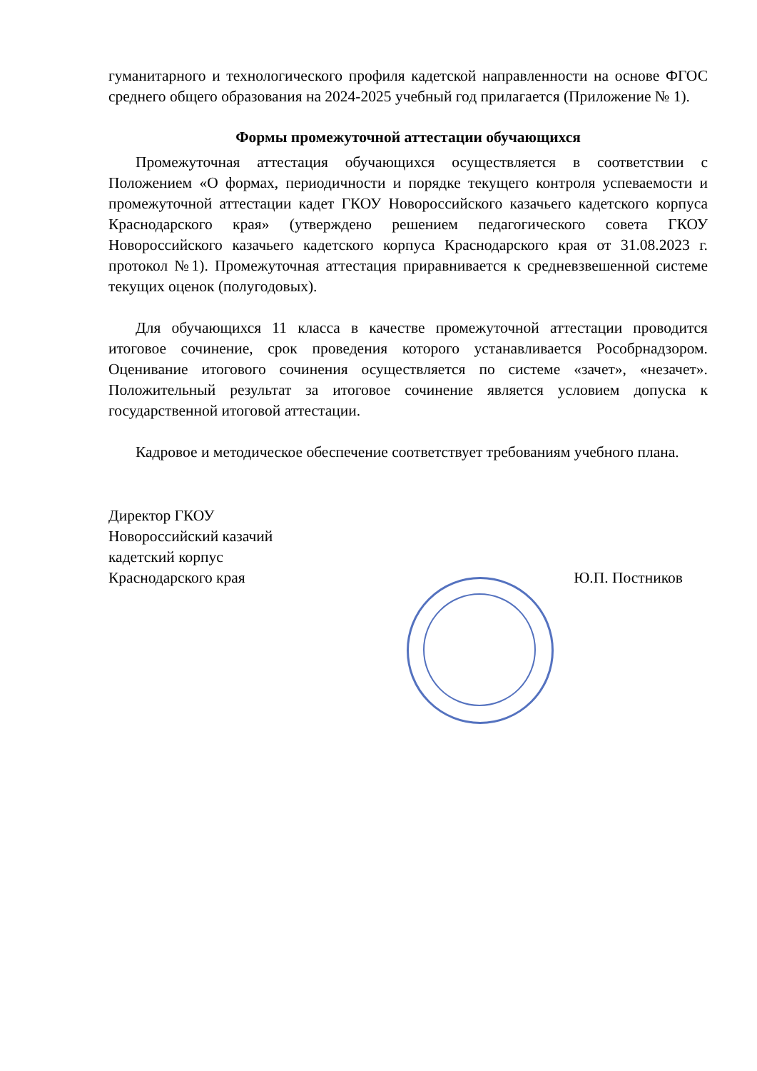гуманитарного и технологического профиля кадетской направленности на основе ФГОС среднего общего образования на 2024-2025 учебный год прилагается (Приложение № 1).
Формы промежуточной аттестации обучающихся
Промежуточная аттестация обучающихся осуществляется в соответствии с Положением «О формах, периодичности и порядке текущего контроля успеваемости и промежуточной аттестации кадет ГКОУ Новороссийского казачьего кадетского корпуса Краснодарского края» (утверждено решением педагогического совета ГКОУ Новороссийского казачьего кадетского корпуса Краснодарского края от 31.08.2023 г. протокол №1). Промежуточная аттестация приравнивается к средневзвешенной системе текущих оценок (полугодовых).
Для обучающихся 11 класса в качестве промежуточной аттестации проводится итоговое сочинение, срок проведения которого устанавливается Рособрнадзором. Оценивание итогового сочинения осуществляется по системе «зачет», «незачет». Положительный результат за итоговое сочинение является условием допуска к государственной итоговой аттестации.
Кадровое и методическое обеспечение соответствует требованиям учебного плана.
Директор ГКОУ
Новороссийский казачий
кадетский корпус
Краснодарского края
Ю.П. Постников